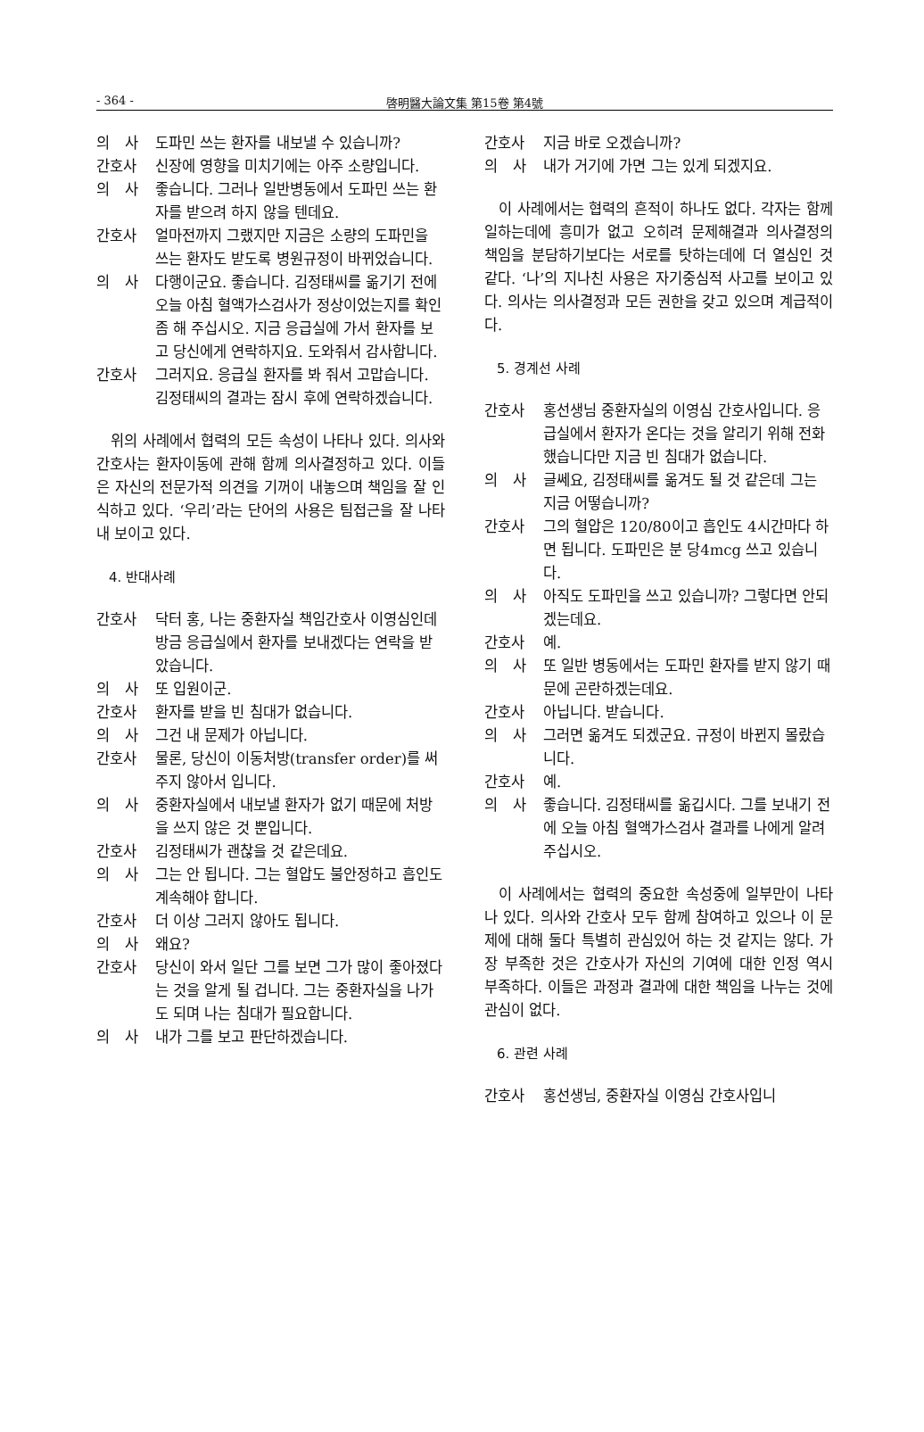- 364 - 啓明醫大論文集 第15卷 第4號
의　사 도파민 쓰는 환자를 내보낼 수 있습니까?
간호사 신장에 영향을 미치기에는 아주 소량입니다.
의　사 좋습니다. 그러나 일반병동에서 도파민 쓰는 환자를 받으려 하지 않을 텐데요.
간호사 얼마전까지 그랬지만 지금은 소량의 도파민을 쓰는 환자도 받도록 병원규정이 바뀌었습니다.
의　사 다행이군요. 좋습니다. 김정태씨를 옮기기 전에 오늘 아침 혈액가스검사가 정상이었는지를 확인 좀 해 주십시오. 지금 응급실에 가서 환자를 보고 당신에게 연락하지요. 도와줘서 감사합니다.
간호사 그러지요. 응급실 환자를 봐 줘서 고맙습니다. 김정태씨의 결과는 잠시 후에 연락하겠습니다.
위의 사례에서 협력의 모든 속성이 나타나 있다. 의사와 간호사는 환자이동에 관해 함께 의사결정하고 있다. 이들은 자신의 전문가적 의견을 기꺼이 내놓으며 책임을 잘 인식하고 있다. ‘우리’라는 단어의 사용은 팀접근을 잘 나타내 보이고 있다.
4. 반대사례
간호사 닥터 홍, 나는 중환자실 책임간호사 이영심인데 방금 응급실에서 환자를 보내겠다는 연락을 받았습니다.
의　사 또 입원이군.
간호사 환자를 받을 빈 침대가 없습니다.
의　사 그건 내 문제가 아닙니다.
간호사 물론, 당신이 이동처방(transfer order)를 써 주지 않아서 입니다.
의　사 중환자실에서 내보낼 환자가 없기 때문에 처방을 쓰지 않은 것 뿐입니다.
간호사 김정태씨가 괜찮을 것 같은데요.
의　사 그는 안 됩니다. 그는 혈압도 불안정하고 흡인도 계속해야 합니다.
간호사 더 이상 그러지 않아도 됩니다.
의　사 왜요?
간호사 당신이 와서 일단 그를 보면 그가 많이 좋아졌다는 것을 알게 될 겁니다. 그는 중환자실을 나가도 되며 나는 침대가 필요합니다.
의　사 내가 그를 보고 판단하겠습니다.
간호사 지금 바로 오겠습니까?
의　사 내가 거기에 가면 그는 있게 되겠지요.
이 사례에서는 협력의 흔적이 하나도 없다. 각자는 함께 일하는데에 흥미가 없고 오히려 문제해결과 의사결정의 책임을 분담하기보다는 서로를 탓하는데에 더 열심인 것 같다. ‘나’의 지나친 사용은 자기중심적 사고를 보이고 있다. 의사는 의사결정과 모든 권한을 갖고 있으며 계급적이다.
5. 경계선 사례
간호사 홍선생님 중환자실의 이영심 간호사입니다. 응급실에서 환자가 온다는 것을 알리기 위해 전화했습니다만 지금 빈 침대가 없습니다.
의　사 글쎄요, 김정태씨를 옮겨도 될 것 같은데 그는 지금 어떻습니까?
간호사 그의 혈압은 120/80이고 흡인도 4시간마다 하면 됩니다. 도파민은 분 당4mcg 쓰고 있습니다.
의　사 아직도 도파민을 쓰고 있습니까? 그렇다면 안되겠는데요.
간호사 예.
의　사 또 일반 병동에서는 도파민 환자를 받지 않기 때문에 곤란하겠는데요.
간호사 아닙니다. 받습니다.
의　사 그러면 옮겨도 되겠군요. 규정이 바뀐지 몰랐습니다.
간호사 예.
의　사 좋습니다. 김정태씨를 옮깁시다. 그를 보내기 전에 오늘 아침 혈액가스검사 결과를 나에게 알려 주십시오.
이 사례에서는 협력의 중요한 속성중에 일부만이 나타나 있다. 의사와 간호사 모두 함께 참여하고 있으나 이 문제에 대해 둘다 특별히 관심있어 하는 것 같지는 않다. 가장 부족한 것은 간호사가 자신의 기여에 대한 인정 역시 부족하다. 이들은 과정과 결과에 대한 책임을 나누는 것에 관심이 없다.
6. 관련 사례
간호사 홍선생님, 중환자실 이영심 간호사입니